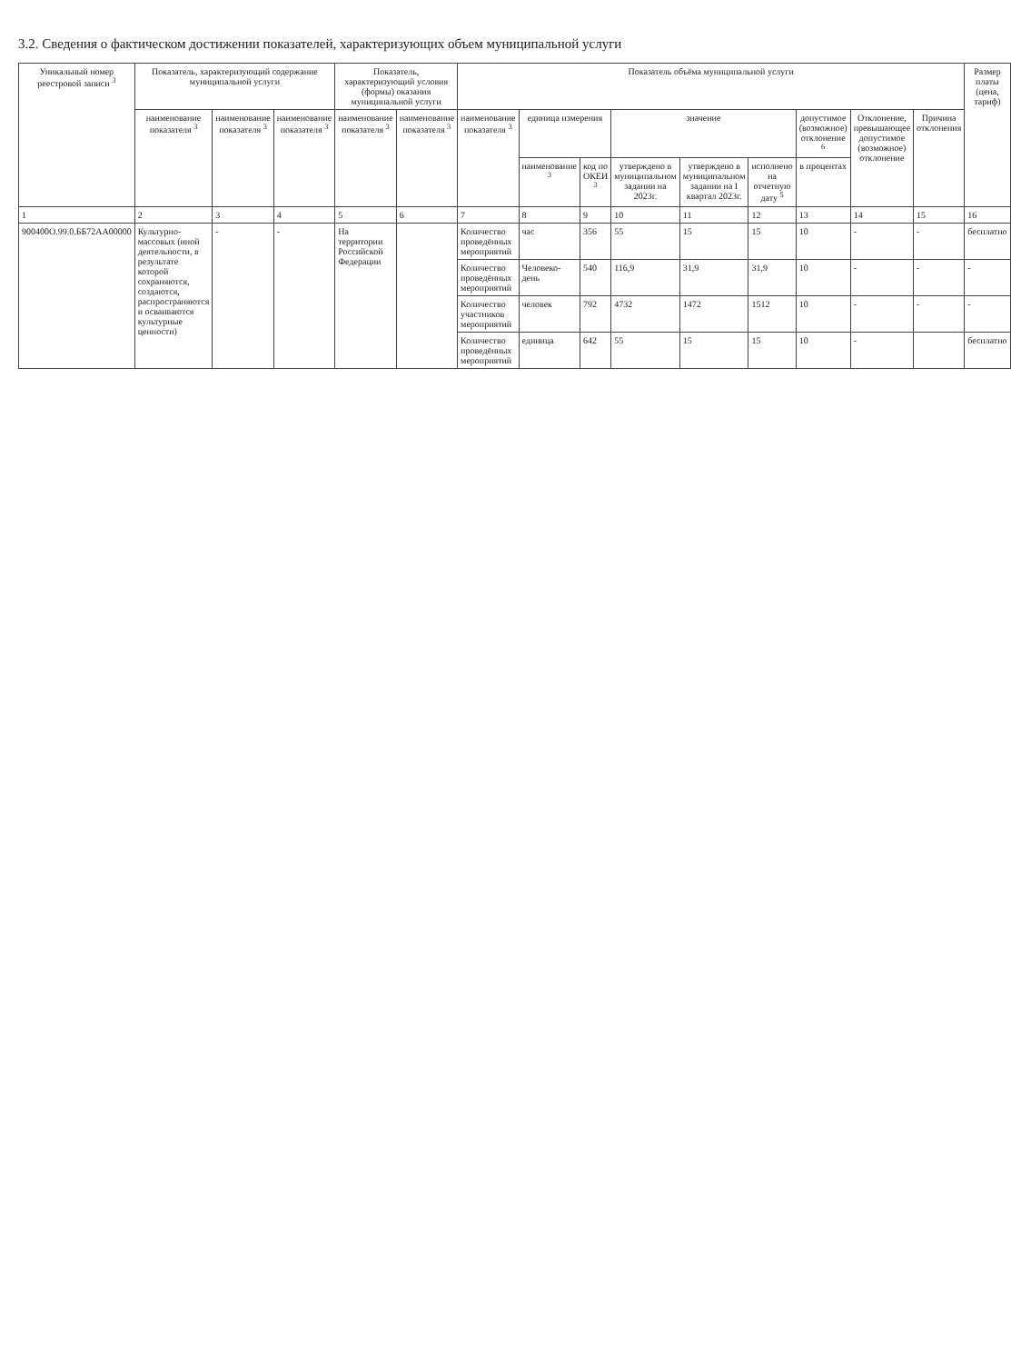3.2. Сведения о фактическом достижении показателей, характеризующих объем муниципальной услуги
| Уникальный номер реестровой записи <sup>3</sup> | Показатель, характеризующий содержание муниципальной услуги | | | Показатель, характеризующий условия (формы) оказания муниципальной услуги | | Показатель объёма муниципальной услуги | | | | | | | | | Размер платы (цена, тариф) |
| --- | --- | --- | --- | --- | --- | --- | --- | --- | --- | --- | --- | --- | --- | --- | --- |
| | наименование показателя <sup>3</sup> | наименование показателя <sup>3</sup> | наименование показателя <sup>3</sup> | наименование показателя <sup>3</sup> | наименование показателя <sup>3</sup> | наименование показателя <sup>3</sup> | единица измерения | | значение | | | допустимое (возможное) отклонение <sup>6</sup> | Отклонение, превышающее допустимое (возможное) отклонение | Причина отклонения | |
| | | | | | | | наименование <sup>3</sup> | код по ОКЕИ <sup>3</sup> | утверждено в муниципальном задании на 2023г. | утверждено в муниципальном задании на I квартал 2023г. | исполнено на отчетную дату <sup>5</sup> | в процентах | | | |
| 1 | 2 | 3 | 4 | 5 | 6 | 7 | 8 | 9 | 10 | 11 | 12 | 13 | 14 | 15 | 16 |
| 900400О.99.0.ББ72АА00000 | Культурно-массовых (иной деятельности, в результате которой сохраняются, создаются, распространяются и осваиваются культурные ценности) | - | - | На территории Российской Федерации | | Количество проведённых мероприятий | час | 356 | 55 | 15 | 15 | 10 | - | - | бесплатно |
| | | | | | | Количество проведённых мероприятий | Человеко-день | 540 | 116,9 | 31,9 | 31,9 | 10 | - | - | - |
| | | | | | | Количество участников мероприятий | человек | 792 | 4732 | 1472 | 1512 | 10 | - | - | - |
| | | | | | | Количество проведённых мероприятий | единица | 642 | 55 | 15 | 15 | 10 | - | | бесплатно |